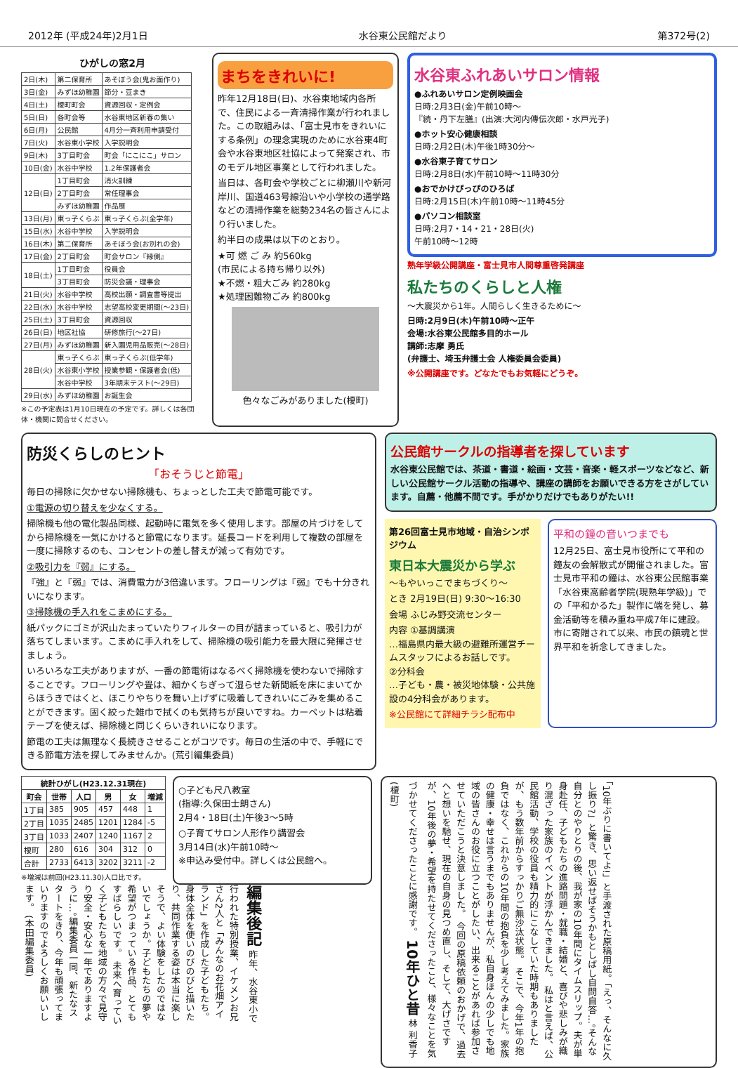2012年 (平成24年)2月1日 水谷東公民館だより 第372号(2)
ひがしの窓2月
| 2日(木) | 第二保育所 | あそぼう会(鬼お面作り) |
| 3日(金) | みずほ幼稚園 | 節分・豆まき |
| 4日(土) | 榎町町会 | 資源回収・定例会 |
| 5日(日) | 各町会等 | 水谷東地区新春の集い |
| 6日(月) | 公民館 | 4月分一斉利用申請受付 |
| 7日(火) | 水谷東小学校 | 入学説明会 |
| 9日(木) | 3丁目町会 | 町会「にこにこ」サロン |
| 10日(金) | 水谷中学校 | 1.2年保護者会 |
| 12日(日) | 1丁目町会 | 消火訓練 |
| | 2丁目町会 | 常任理事会 |
| | みずほ幼稚園 | 作品展 |
| 13日(月) | 東っ子くらぶ | 東っ子くらぶ(全学年) |
| 15日(水) | 水谷中学校 | 入学説明会 |
| 16日(木) | 第二保育所 | あそぼう会(お別れの会) |
| 17日(金) | 2丁目町会 | 町会サロン『縁側』 |
| 18日(土) | 1丁目町会 | 役員会 |
| | 3丁目町会 | 防災会議・理事会 |
| 21日(火) | 水谷中学校 | 高校出願・調査書等提出 |
| 22日(水) | 水谷中学校 | 志望高校変更期間(～23日) |
| 25日(土) | 3丁目町会 | 資源回収 |
| 26日(日) | 地区社協 | 研修旅行(～27日) |
| 27日(月) | みずほ幼稚園 | 新入園児用品販売(～28日) |
| 28日(火) | 東っ子くらぶ | 東っ子くらぶ(低学年) |
| | 水谷東小学校 | 授業参観・保護者会(低) |
| | 水谷中学校 | 3年期末テスト(～29日) |
| 29日(水) | みずほ幼稚園 | お誕生会 |
※この予定表は1月10日現在の予定です。詳しくは各団体・機関に問合せください。
まちをきれいに!
昨年12月18日(日)、水谷東地域内各所で、住民による一斉清掃作業が行われました。この取組みは、「富士見市をきれいにする条例」の理念実現のために水谷東4町会や水谷東地区社協によって発案され、市のモデル地区事業として行われました。
当日は、各町会や学校ごとに柳瀬川や新河岸川、国道463号線沿いや小学校の通学路などの清掃作業を総勢234名の皆さんにより行いました。
約半日の成果は以下のとおり。
★可 燃 ご み 約560kg
(市民による持ち帰り以外)
★不燃・粗大ごみ 約280kg
★処理困難物ごみ 約800kg
色々なごみがありました(榎町)
水谷東ふれあいサロン情報
●ふれあいサロン定例映画会
日時:2月3日(金)午前10時～
『続・丹下左膳』(出演:大河内傳伝次郎・水戸光子)
●ホット安心健康相談
日時:2月2日(木)午後1時30分～
●水谷東子育てサロン
日時:2月8日(水)午前10時～11時30分
●おでかけぴっぴのひろば
日時:2月15日(木)午前10時～11時45分
●パソコン相談室
日時:2月7・14・21・28日(火)
午前10時～12時
熟年学級公開講座・富士見市人間尊重啓発講座
私たちのくらしと人権
～大震災から1年。人間らしく生きるために～
日時:2月9日(木)午前10時～正午
会場:水谷東公民館多目的ホール
講師:志摩 勇氏
(弁護士、埼玉弁護士会 人権委員会委員)
※公開講座です。どなたでもお気軽にどうぞ。
防災くらしのヒント
「おそうじと節電」
毎日の掃除に欠かせない掃除機も、ちょっとした工夫で節電可能です。
①電源の切り替えを少なくする。
掃除機も他の電化製品同様、起動時に電気を多く使用します。部屋の片づけをしてから掃除機を一気にかけると節電になります。延長コードを利用して複数の部屋を一度に掃除するのも、コンセントの差し替えが減って有効です。
②吸引力を『弱』にする。
『強』と『弱』では、消費電力が3倍違います。フローリングは『弱』でも十分きれいになります。
③掃除機の手入れをこまめにする。
紙パックにゴミが沢山たまっていたりフィルターの目が詰まっていると、吸引力が落ちてしまいます。こまめに手入れをして、掃除機の吸引能力を最大限に発揮させましょう。
いろいろな工夫がありますが、一番の節電術はなるべく掃除機を使わないで掃除することです。フローリングや畳は、細かくちぎって湿らせた新聞紙を床にまいてからほうきではくと、ほこりやちりを舞い上げずに吸着してきれいにごみを集めることができます。固く絞った雑巾で拭くのも気持ちが良いですね。カーペットは粘着テープを使えば、掃除機と同じくらいきれいになります。
節電の工夫は無理なく長続きさせることがコツです。毎日の生活の中で、手軽にできる節電方法を探してみませんか。(荒引編集委員)
公民館サークルの指導者を探しています
水谷東公民館では、茶道・書道・絵画・文芸・音楽・軽スポーツなどなど、新しい公民館サークル活動の指導や、講座の講師をお願いできる方をさがしています。自薦・他薦不問です。手がかりだけでもありがたい!!
第26回富士見市地域・自治シンポジウム
東日本大震災から学ぶ
～もやいっこでまちづくり～
とき 2月19日(日) 9:30～16:30
会場 ふじみ野交流センター
内容 ①基調講演
…福島県内最大級の避難所運営チームスタッフによるお話しです。
②分科会
…子ども・農・被災地体験・公共施設の4分科会があります。
※公民館にて詳細チラシ配布中
平和の鐘の音いつまでも
12月25日、富士見市役所にて平和の鐘友の会解散式が開催されました。富士見市平和の鐘は、水谷東公民館事業「水谷東高齢者学院(現熟年学級)」での「平和かるた」製作に端を発し、募金活動等を積み重ね平成7年に建設。市に寄贈されて以来、市民の鎮魂と世界平和を祈念してきました。
| 統計ひがし(H23.12.31現在) | | | | | |
| --- | --- | --- | --- | --- | --- |
| 町会 | 世帯 | 人口 | 男 | 女 | 増減 |
| 1丁目 | 385 | 905 | 457 | 448 | 1 |
| 2丁目 | 1035 | 2485 | 1201 | 1284 | -5 |
| 3丁目 | 1033 | 2407 | 1240 | 1167 | 2 |
| 榎町 | 280 | 616 | 304 | 312 | 0 |
| 合計 | 2733 | 6413 | 3202 | 3211 | -2 |
※増減は前回(H23.11.30)人口比です。
○子ども尺八教室
(指導:久保田士朗さん)
2月4・18日(土)午後3～5時
○子育てサロン人形作り講習会
3月14日(水)午前10時～
※申込み受付中。詳しくは公民館へ。
編集後記 昨年、水谷東小で行われた特別授業、イケメンお兄さん2人と「みんなのお花畑アイランド」を作成した子どもたち。身体全体を使いのびのびと描いたり、共同作業する姿は本当に楽しそうで、よい体験をしたのではないでしょうか。子どもたちの夢や希望がつまっている作品、とてもすばらしいです。 未来へ育っていく子どもたちを地域の方々で見守り安全・安心な一年でありますように…。編集委員一同、新たなスタートをきり、今年も頑張ってまいりますのでよろしくお願いいします。 (本田編集委員)
「10年ぶりに書いてよ!」と手渡された原稿用紙。「えっ、そんなに久し振り?」と驚き、思い返せばそうかもとしばし自問自答…。そんな自分とのやりとりの後、我が家の10年間にタイムスリップ。夫が単身赴任、子どもたちの進路問題・就職・結婚と、喜びや悲しみが織り混ざった家族のイベントが浮かんできました。 私はと言えば、公民館活動、学校の役員も精力的にこなしていた時期もありましたが、もう数年前からすっかりご無沙汰状態。 そこで、今年1年の抱負ではなく、これからの10年間の抱負を少し考えてみました。家族の健康・幸せは言うまでもありませんが、私自身ほんの少しでも地域の皆さんのお役に立つことがしたい、出来ることがあれば参加させていただこうと決意しました。 今回の原稿依頼のおかげで、過去へと想いを馳せ、現在の自身の見つめ直し、そして、大げさですが、10年後の夢・希望を持たせてくださったこと、様々なことを気づかせてくださったことに感謝です。 10年ひと昔 林 利香子(榎町)